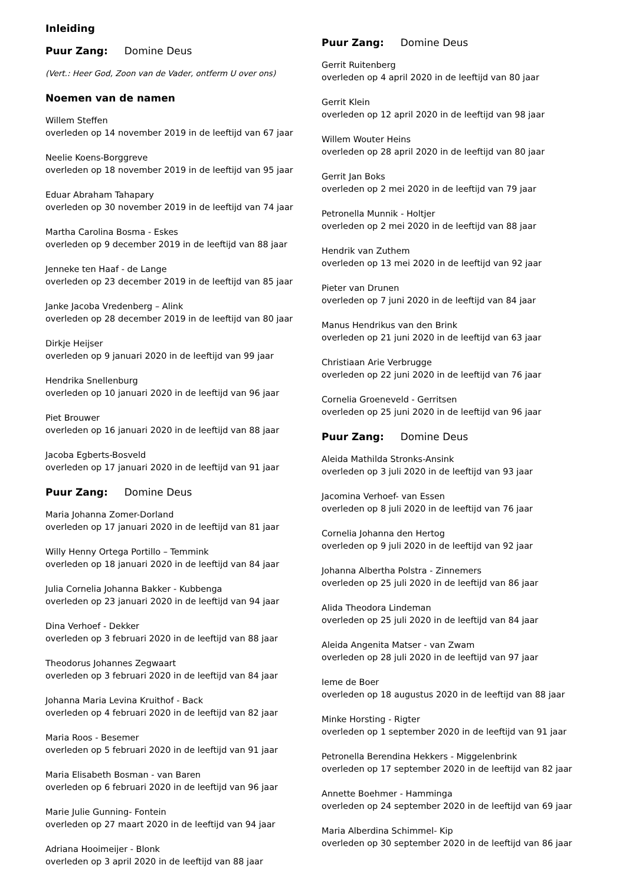Inleiding
Puur Zang: Domine Deus
(Vert.: Heer God, Zoon van de Vader, ontferm U over ons)
Noemen van de namen
Willem Steffen
overleden op 14 november 2019 in de leeftijd van 67 jaar
Neelie Koens-Borggreve
overleden op 18 november 2019 in de leeftijd van 95 jaar
Eduar Abraham Tahapary
overleden op 30 november 2019 in de leeftijd van 74 jaar
Martha Carolina Bosma - Eskes
overleden op 9 december 2019 in de leeftijd van 88 jaar
Jenneke ten Haaf - de Lange
overleden op 23 december 2019 in de leeftijd van 85 jaar
Janke Jacoba Vredenberg – Alink
overleden op 28 december 2019 in de leeftijd van 80 jaar
Dirkje Heijser
overleden op 9 januari 2020 in de leeftijd van 99 jaar
Hendrika Snellenburg
overleden op 10 januari 2020 in de leeftijd van 96 jaar
Piet Brouwer
overleden op 16 januari 2020 in de leeftijd van 88 jaar
Jacoba Egberts-Bosveld
overleden op 17 januari 2020 in de leeftijd van 91 jaar
Puur Zang: Domine Deus
Maria Johanna Zomer-Dorland
overleden op 17 januari 2020 in de leeftijd van 81 jaar
Willy Henny Ortega Portillo – Temmink
overleden op 18 januari 2020 in de leeftijd van 84 jaar
Julia Cornelia Johanna Bakker - Kubbenga
overleden op 23 januari 2020 in de leeftijd van 94 jaar
Dina Verhoef - Dekker
overleden op 3 februari 2020 in de leeftijd van 88 jaar
Theodorus Johannes Zegwaart
overleden op 3 februari 2020 in de leeftijd van 84 jaar
Johanna Maria Levina Kruithof - Back
overleden op 4 februari 2020 in de leeftijd van 82 jaar
Maria Roos - Besemer
overleden op 5 februari 2020 in de leeftijd van 91 jaar
Maria Elisabeth Bosman - van Baren
overleden op 6 februari 2020 in de leeftijd van 96 jaar
Marie Julie Gunning- Fontein
overleden op 27 maart 2020 in de leeftijd van 94 jaar
Adriana Hooimeijer - Blonk
overleden op 3 april 2020 in de leeftijd van 88 jaar
Puur Zang: Domine Deus
Gerrit Ruitenberg
overleden op 4 april 2020 in de leeftijd van 80 jaar
Gerrit Klein
overleden op 12 april 2020 in de leeftijd van 98 jaar
Willem Wouter Heins
overleden op 28 april 2020 in de leeftijd van 80 jaar
Gerrit Jan Boks
overleden op 2 mei 2020 in de leeftijd van 79 jaar
Petronella Munnik - Holtjer
overleden op 2 mei 2020 in de leeftijd van 88 jaar
Hendrik van Zuthem
overleden op 13 mei 2020 in de leeftijd van 92 jaar
Pieter van Drunen
overleden op 7 juni 2020 in de leeftijd van 84 jaar
Manus Hendrikus van den Brink
overleden op 21 juni 2020 in de leeftijd van 63 jaar
Christiaan Arie Verbrugge
overleden op 22 juni 2020 in de leeftijd van 76 jaar
Cornelia Groeneveld - Gerritsen
overleden op 25 juni 2020 in de leeftijd van 96 jaar
Puur Zang: Domine Deus
Aleida Mathilda Stronks-Ansink
overleden op 3 juli 2020 in de leeftijd van 93 jaar
Jacomina Verhoef- van Essen
overleden op 8 juli 2020 in de leeftijd van 76 jaar
Cornelia Johanna den Hertog
overleden op 9 juli 2020 in de leeftijd van 92 jaar
Johanna Albertha Polstra - Zinnemers
overleden op 25 juli 2020 in de leeftijd van 86 jaar
Alida Theodora Lindeman
overleden op 25 juli 2020 in de leeftijd van 84 jaar
Aleida Angenita Matser - van Zwam
overleden op 28 juli 2020 in de leeftijd van 97 jaar
Ieme de Boer
overleden op 18 augustus 2020 in de leeftijd van 88 jaar
Minke Horsting - Rigter
overleden op 1 september 2020 in de leeftijd van 91 jaar
Petronella Berendina Hekkers - Miggelenbrink
overleden op 17 september 2020 in de leeftijd van 82 jaar
Annette Boehmer - Hamminga
overleden op 24 september 2020 in de leeftijd van 69 jaar
Maria Alberdina Schimmel- Kip
overleden op 30 september 2020 in de leeftijd van 86 jaar